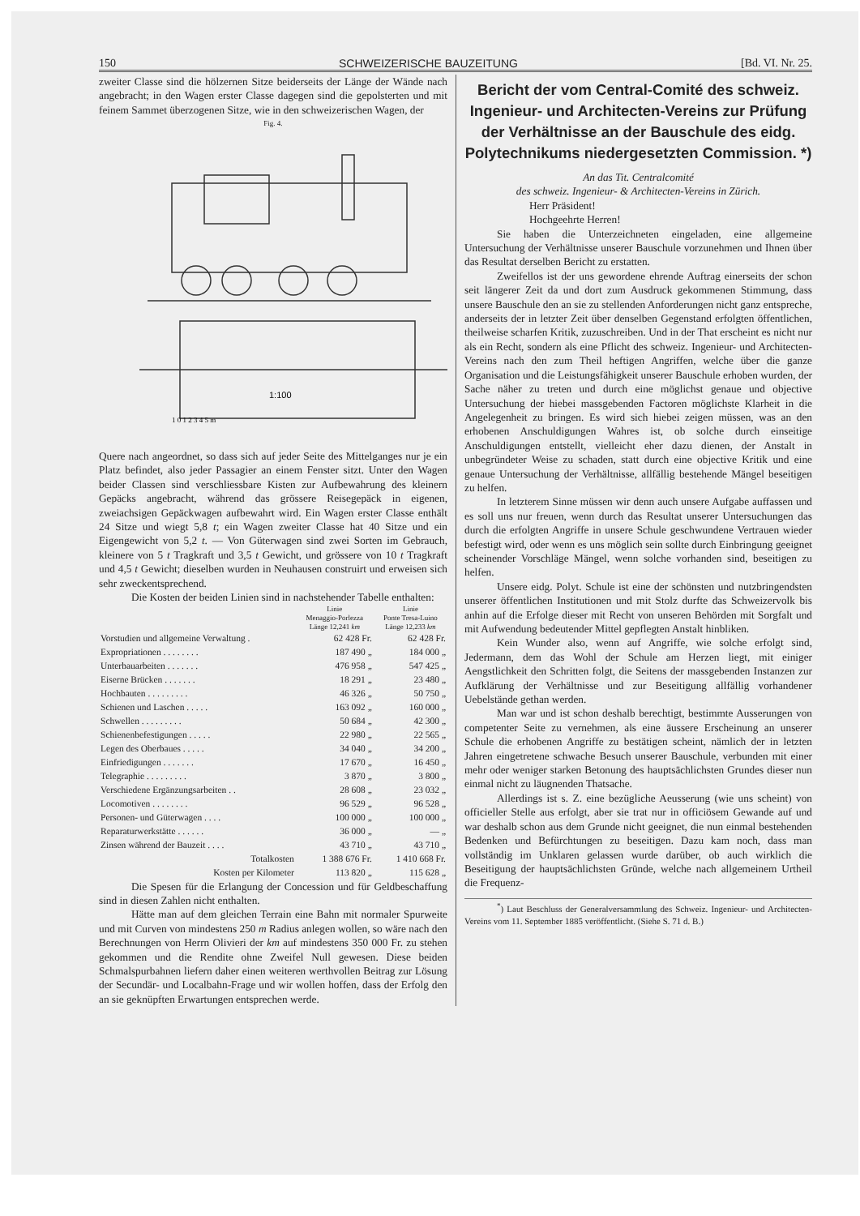150 SCHWEIZERISCHE BAUZEITUNG [Bd. VI. Nr. 25.
zweiter Classe sind die hölzernen Sitze beiderseits der Länge der Wände nach angebracht; in den Wagen erster Classe dagegen sind die gepolsterten und mit feinem Sammet überzogenen Sitze, wie in den schweizerischen Wagen, der
Fig. 4.
1:100
1 0 1 2 3 4 5 m
Quere nach angeordnet, so dass sich auf jeder Seite des Mittelganges nur je ein Platz befindet, also jeder Passagier an einem Fenster sitzt. Unter den Wagen beider Classen sind verschliessbare Kisten zur Aufbewahrung des kleinern Gepäcks angebracht, während das grössere Reisegepäck in eigenen, zweiachsigen Gepäckwagen aufbewahrt wird. Ein Wagen erster Classe enthält 24 Sitze und wiegt 5,8 t; ein Wagen zweiter Classe hat 40 Sitze und ein Eigengewicht von 5,2 t. — Von Güterwagen sind zwei Sorten im Gebrauch, kleinere von 5 t Tragkraft und 3,5 t Gewicht, und grössere von 10 t Tragkraft und 4,5 t Gewicht; dieselben wurden in Neuhausen construirt und erweisen sich sehr zweckentsprechend.
Die Kosten der beiden Linien sind in nachstehender Tabelle enthalten:
| | Linie Menaggio-Porlezza Länge 12,241 km | Linie Ponte Tresa-Luino Länge 12,233 km |
| --- | --- | --- |
| Vorstudien und allgemeine Verwaltung . | 62 428 Fr. | 62 428 Fr. |
| Expropriationen . . . . . . . . | 187 490 „ | 184 000 „ |
| Unterbauarbeiten . . . . . . . | 476 958 „ | 547 425 „ |
| Eiserne Brücken . . . . . . . | 18 291 „ | 23 480 „ |
| Hochbauten . . . . . . . . . | 46 326 „ | 50 750 „ |
| Schienen und Laschen . . . . . | 163 092 „ | 160 000 „ |
| Schwellen . . . . . . . . . | 50 684 „ | 42 300 „ |
| Schienenbefestigungen . . . . . | 22 980 „ | 22 565 „ |
| Legen des Oberbaues . . . . . | 34 040 „ | 34 200 „ |
| Einfriedigungen . . . . . . . | 17 670 „ | 16 450 „ |
| Telegraphie . . . . . . . . . | 3 870 „ | 3 800 „ |
| Verschiedene Ergänzungsarbeiten . . | 28 608 „ | 23 032 „ |
| Locomotiven . . . . . . . . | 96 529 „ | 96 528 „ |
| Personen- und Güterwagen . . . . | 100 000 „ | 100 000 „ |
| Reparaturwerkstätte . . . . . . | 36 000 „ | — „ |
| Zinsen während der Bauzeit . . . . | 43 710 „ | 43 710 „ |
| Totalkosten | 1 388 676 Fr. | 1 410 668 Fr. |
| Kosten per Kilometer | 113 820 „ | 115 628 „ |
Die Spesen für die Erlangung der Concession und für Geldbeschaffung sind in diesen Zahlen nicht enthalten.
Hätte man auf dem gleichen Terrain eine Bahn mit normaler Spurweite und mit Curven von mindestens 250 m Radius anlegen wollen, so wäre nach den Berechnungen von Herrn Olivieri der km auf mindestens 350 000 Fr. zu stehen gekommen und die Rendite ohne Zweifel Null gewesen. Diese beiden Schmalspurbahnen liefern daher einen weiteren werthvollen Beitrag zur Lösung der Secundär- und Localbahn-Frage und wir wollen hoffen, dass der Erfolg den an sie geknüpften Erwartungen entsprechen werde.
Bericht der vom Central-Comité des schweiz. Ingenieur- und Architecten-Vereins zur Prüfung der Verhältnisse an der Bauschule des eidg. Polytechnikums niedergesetzten Commission. *)
An das Tit. Centralcomité
des schweiz. Ingenieur- & Architecten-Vereins in Zürich.
Herr Präsident!
Hochgeehrte Herren!
Sie haben die Unterzeichneten eingeladen, eine allgemeine Untersuchung der Verhältnisse unserer Bauschule vorzunehmen und Ihnen über das Resultat derselben Bericht zu erstatten.
Zweifellos ist der uns gewordene ehrende Auftrag einerseits der schon seit längerer Zeit da und dort zum Ausdruck gekommenen Stimmung, dass unsere Bauschule den an sie zu stellenden Anforderungen nicht ganz entspreche, anderseits der in letzter Zeit über denselben Gegenstand erfolgten öffentlichen, theilweise scharfen Kritik, zuzuschreiben. Und in der That erscheint es nicht nur als ein Recht, sondern als eine Pflicht des schweiz. Ingenieur- und Architecten-Vereins nach den zum Theil heftigen Angriffen, welche über die ganze Organisation und die Leistungsfähigkeit unserer Bauschule erhoben wurden, der Sache näher zu treten und durch eine möglichst genaue und objective Untersuchung der hiebei massgebenden Factoren möglichste Klarheit in die Angelegenheit zu bringen. Es wird sich hiebei zeigen müssen, was an den erhobenen Anschuldigungen Wahres ist, ob solche durch einseitige Anschuldigungen entstellt, vielleicht eher dazu dienen, der Anstalt in unbegründeter Weise zu schaden, statt durch eine objective Kritik und eine genaue Untersuchung der Verhältnisse, allfällig bestehende Mängel beseitigen zu helfen.
In letzterem Sinne müssen wir denn auch unsere Aufgabe auffassen und es soll uns nur freuen, wenn durch das Resultat unserer Untersuchungen das durch die erfolgten Angriffe in unsere Schule geschwundene Vertrauen wieder befestigt wird, oder wenn es uns möglich sein sollte durch Einbringung geeignet scheinender Vorschläge Mängel, wenn solche vorhanden sind, beseitigen zu helfen.
Unsere eidg. Polyt. Schule ist eine der schönsten und nutzbringendsten unserer öffentlichen Institutionen und mit Stolz durfte das Schweizervolk bis anhin auf die Erfolge dieser mit Recht von unseren Behörden mit Sorgfalt und mit Aufwendung bedeutender Mittel gepflegten Anstalt hinbliken.
Kein Wunder also, wenn auf Angriffe, wie solche erfolgt sind, Jedermann, dem das Wohl der Schule am Herzen liegt, mit einiger Aengstlichkeit den Schritten folgt, die Seitens der massgebenden Instanzen zur Aufklärung der Verhältnisse und zur Beseitigung allfällig vorhandener Uebelstände gethan werden.
Man war und ist schon deshalb berechtigt, bestimmte Ausserungen von competenter Seite zu vernehmen, als eine äussere Erscheinung an unserer Schule die erhobenen Angriffe zu bestätigen scheint, nämlich der in letzten Jahren eingetretene schwache Besuch unserer Bauschule, verbunden mit einer mehr oder weniger starken Betonung des hauptsächlichsten Grundes dieser nun einmal nicht zu läugnenden Thatsache.
Allerdings ist s. Z. eine bezügliche Aeusserung (wie uns scheint) von officieller Stelle aus erfolgt, aber sie trat nur in officiösem Gewande auf und war deshalb schon aus dem Grunde nicht geeignet, die nun einmal bestehenden Bedenken und Befürchtungen zu beseitigen. Dazu kam noch, dass man vollständig im Unklaren gelassen wurde darüber, ob auch wirklich die Beseitigung der hauptsächlichsten Gründe, welche nach allgemeinem Urtheil die Frequenz-
<sup>*</sup>) Laut Beschluss der Generalversammlung des Schweiz. Ingenieur- und Architecten-Vereins vom 11. September 1885 veröffentlicht. (Siehe S. 71 d. B.)